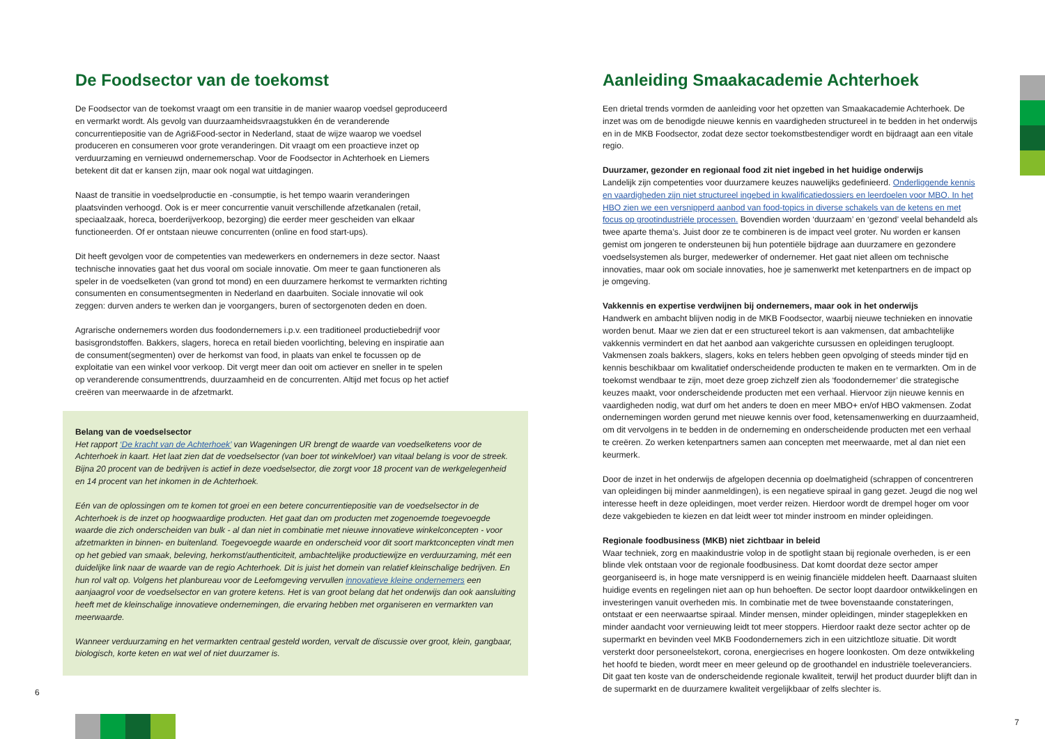De Foodsector van de toekomst
De Foodsector van de toekomst vraagt om een transitie in de manier waarop voedsel geproduceerd en vermarkt wordt. Als gevolg van duurzaamheidsvraagstukken én de veranderende concurrentiepositie van de Agri&Food-sector in Nederland, staat de wijze waarop we voedsel produceren en consumeren voor grote veranderingen. Dit vraagt om een proactieve inzet op verduurzaming en vernieuwd ondernemerschap. Voor de Foodsector in Achterhoek en Liemers betekent dit dat er kansen zijn, maar ook nogal wat uitdagingen.
Naast de transitie in voedselproductie en -consumptie, is het tempo waarin veranderingen plaatsvinden verhoogd. Ook is er meer concurrentie vanuit verschillende afzetkanalen (retail, speciaalzaak, horeca, boerderijverkoop, bezorging) die eerder meer gescheiden van elkaar functioneerden. Of er ontstaan nieuwe concurrenten (online en food start-ups).
Dit heeft gevolgen voor de competenties van medewerkers en ondernemers in deze sector. Naast technische innovaties gaat het dus vooral om sociale innovatie. Om meer te gaan functioneren als speler in de voedselketen (van grond tot mond) en een duurzamere herkomst te vermarkten richting consumenten en consumentsegmenten in Nederland en daarbuiten. Sociale innovatie wil ook zeggen: durven anders te werken dan je voorgangers, buren of sectorgenoten deden en doen.
Agrarische ondernemers worden dus foodondernemers i.p.v. een traditioneel productiebedrijf voor basisgrondstoffen. Bakkers, slagers, horeca en retail bieden voorlichting, beleving en inspiratie aan de consument(segmenten) over de herkomst van food, in plaats van enkel te focussen op de exploitatie van een winkel voor verkoop. Dit vergt meer dan ooit om actiever en sneller in te spelen op veranderende consumenttrends, duurzaamheid en de concurrenten. Altijd met focus op het actief creëren van meerwaarde in de afzetmarkt.
Belang van de voedselsector
Het rapport ‘De kracht van de Achterhoek’ van Wageningen UR brengt de waarde van voedselketens voor de Achterhoek in kaart. Het laat zien dat de voedselsector (van boer tot winkelvloer) van vitaal belang is voor de streek. Bijna 20 procent van de bedrijven is actief in deze voedselsector, die zorgt voor 18 procent van de werkgelegenheid en 14 procent van het inkomen in de Achterhoek.
Eén van de oplossingen om te komen tot groei en een betere concurrentiepositie van de voedselsector in de Achterhoek is de inzet op hoogwaardige producten. Het gaat dan om producten met zogenoemde toegevoegde waarde die zich onderscheiden van bulk - al dan niet in combinatie met nieuwe innovatieve winkelconcepten - voor afzetmarkten in binnen- en buitenland. Toegevoegde waarde en onderscheid voor dit soort marktconcepten vindt men op het gebied van smaak, beleving, herkomst/authenticiteit, ambachtelijke productiewijze en verduurzaming, mét een duidelijke link naar de waarde van de regio Achterhoek. Dit is juist het domein van relatief kleinschalige bedrijven. En hun rol valt op. Volgens het planbureau voor de Leefomgeving vervullen innovatieve kleine ondernemers een aanjaagrol voor de voedselsector en van grotere ketens. Het is van groot belang dat het onderwijs dan ook aansluiting heeft met de kleinschalige innovatieve ondernemingen, die ervaring hebben met organiseren en vermarkten van meerwaarde.
Wanneer verduurzaming en het vermarkten centraal gesteld worden, vervalt de discussie over groot, klein, gangbaar, biologisch, korte keten en wat wel of niet duurzamer is.
6
Aanleiding Smaakacademie Achterhoek
Een drietal trends vormden de aanleiding voor het opzetten van Smaakacademie Achterhoek. De inzet was om de benodigde nieuwe kennis en vaardigheden structureel in te bedden in het onderwijs en in de MKB Foodsector, zodat deze sector toekomstbestendiger wordt en bijdraagt aan een vitale regio.
Duurzamer, gezonder en regionaal food zit niet ingebed in het huidige onderwijs
Landelijk zijn competenties voor duurzamere keuzes nauwelijks gedefinieerd. Onderliggende kennis en vaardigheden zijn niet structureel ingebed in kwalificatiedossiers en leerdoelen voor MBO. In het HBO zien we een versnipperd aanbod van food-topics in diverse schakels van de ketens en met focus op grootindustriële processen. Bovendien worden ‘duurzaam’ en ‘gezond’ veelal behandeld als twee aparte thema’s. Juist door ze te combineren is de impact veel groter. Nu worden er kansen gemist om jongeren te ondersteunen bij hun potentiële bijdrage aan duurzamere en gezondere voedselsystemen als burger, medewerker of ondernemer. Het gaat niet alleen om technische innovaties, maar ook om sociale innovaties, hoe je samenwerkt met ketenpartners en de impact op je omgeving.
Vakkennis en expertise verdwijnen bij ondernemers, maar ook in het onderwijs
Handwerk en ambacht blijven nodig in de MKB Foodsector, waarbij nieuwe technieken en innovatie worden benut. Maar we zien dat er een structureel tekort is aan vakmensen, dat ambachtelijke vakkennis vermindert en dat het aanbod aan vakgerichte cursussen en opleidingen terugloopt. Vakmensen zoals bakkers, slagers, koks en telers hebben geen opvolging of steeds minder tijd en kennis beschikbaar om kwalitatief onderscheidende producten te maken en te vermarkten. Om in de toekomst wendbaar te zijn, moet deze groep zichzelf zien als ‘foodondernemer’ die strategische keuzes maakt, voor onderscheidende producten met een verhaal. Hiervoor zijn nieuwe kennis en vaardigheden nodig, wat durf om het anders te doen en meer MBO+ en/of HBO vakmensen. Zodat ondernemingen worden gerund met nieuwe kennis over food, ketensamenwerking en duurzaamheid, om dit vervolgens in te bedden in de onderneming en onderscheidende producten met een verhaal te creëren. Zo werken ketenpartners samen aan concepten met meerwaarde, met al dan niet een keurmerk.
Door de inzet in het onderwijs de afgelopen decennia op doelmatigheid (schrappen of concentreren van opleidingen bij minder aanmeldingen), is een negatieve spiraal in gang gezet. Jeugd die nog wel interesse heeft in deze opleidingen, moet verder reizen. Hierdoor wordt de drempel hoger om voor deze vakgebieden te kiezen en dat leidt weer tot minder instroom en minder opleidingen.
Regionale foodbusiness (MKB) niet zichtbaar in beleid
Waar techniek, zorg en maakindustrie volop in de spotlight staan bij regionale overheden, is er een blinde vlek ontstaan voor de regionale foodbusiness. Dat komt doordat deze sector amper georganiseerd is, in hoge mate versnipperd is en weinig financiële middelen heeft. Daarnaast sluiten huidige events en regelingen niet aan op hun behoeften. De sector loopt daardoor ontwikkelingen en investeringen vanuit overheden mis. In combinatie met de twee bovenstaande constateringen, ontstaat er een neerwaartse spiraal. Minder mensen, minder opleidingen, minder stageplekken en minder aandacht voor vernieuwing leidt tot meer stoppers. Hierdoor raakt deze sector achter op de supermarkt en bevinden veel MKB Foodondernemers zich in een uitzichtloze situatie. Dit wordt versterkt door personeelstekort, corona, energiecrises en hogere loonkosten. Om deze ontwikkeling het hoofd te bieden, wordt meer en meer geleund op de groothandel en industriële toeleveranciers. Dit gaat ten koste van de onderscheidende regionale kwaliteit, terwijl het product duurder blijft dan in de supermarkt en de duurzamere kwaliteit vergelijkbaar of zelfs slechter is.
7